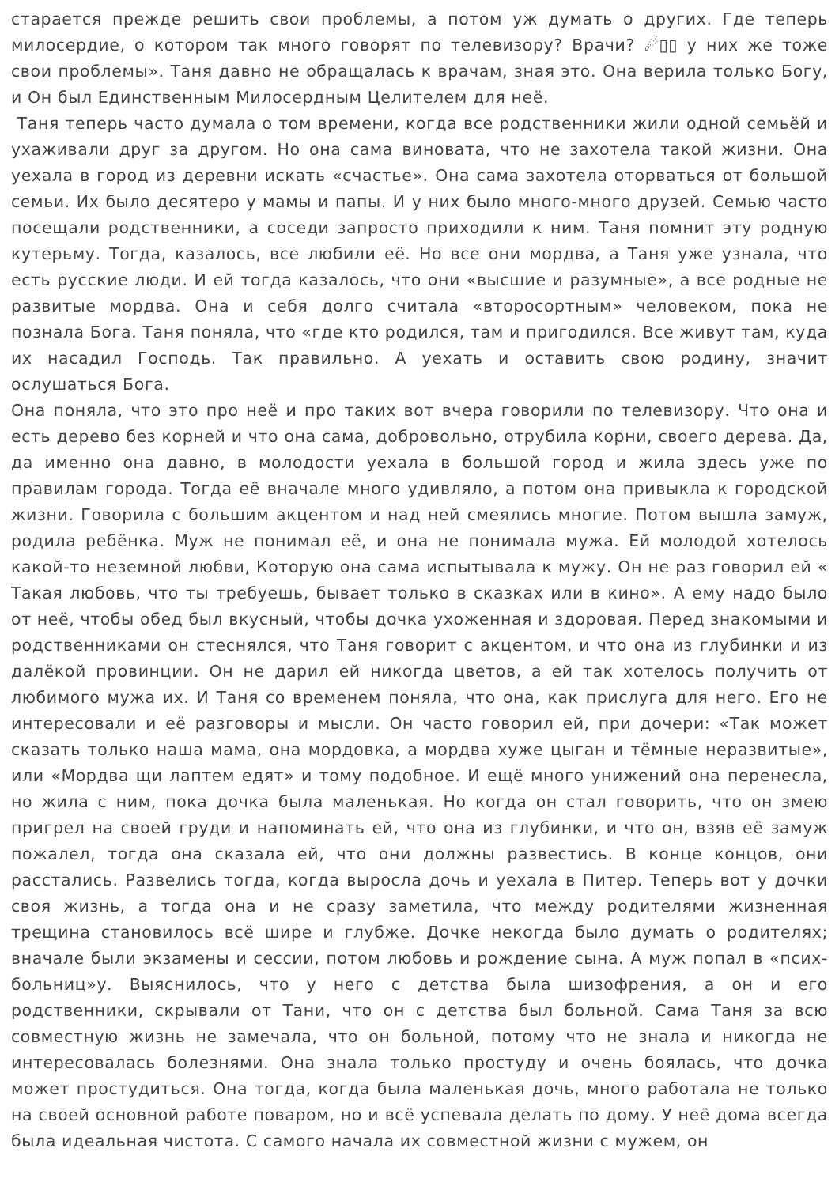старается прежде решить свои проблемы, а потом уж думать о других. Где теперь милосердие, о котором так много говорят по телевизору? Врачи? ☄▯▯ у них же тоже свои проблемы». Таня давно не обращалась к врачам, зная это. Она верила только Богу, и Он был Единственным Милосердным Целителем для неё.
Таня теперь часто думала о том времени, когда все родственники жили одной семьёй и ухаживали друг за другом. Но она сама виновата, что не захотела такой жизни. Она уехала в город из деревни искать «счастье». Она сама захотела оторваться от большой семьи. Их было десятеро у мамы и папы. И у них было много-много друзей. Семью часто посещали родственники, а соседи запросто приходили к ним. Таня помнит эту родную кутерьму. Тогда, казалось, все любили её. Но все они мордва, а Таня уже узнала, что есть русские люди. И ей тогда казалось, что они «высшие и разумные», а все родные не развитые мордва. Она и себя долго считала «второсортным» человеком, пока не познала Бога. Таня поняла, что «где кто родился, там и пригодился. Все живут там, куда их насадил Господь. Так правильно. А уехать и оставить свою родину, значит ослушаться Бога.
Она поняла, что это про неё и про таких вот вчера говорили по телевизору. Что она и есть дерево без корней и что она сама, добровольно, отрубила корни, своего дерева. Да, да именно она давно, в молодости уехала в большой город и жила здесь уже по правилам города. Тогда её вначале много удивляло, а потом она привыкла к городской жизни. Говорила с большим акцентом и над ней смеялись многие. Потом вышла замуж, родила ребёнка. Муж не понимал её, и она не понимала мужа. Ей молодой хотелось какой-то неземной любви, Которую она сама испытывала к мужу. Он не раз говорил ей « Такая любовь, что ты требуешь, бывает только в сказках или в кино». А ему надо было от неё, чтобы обед был вкусный, чтобы дочка ухоженная и здоровая. Перед знакомыми и родственниками он стеснялся, что Таня говорит с акцентом, и что она из глубинки и из далёкой провинции. Он не дарил ей никогда цветов, а ей так хотелось получить от любимого мужа их. И Таня со временем поняла, что она, как прислуга для него. Его не интересовали и её разговоры и мысли. Он часто говорил ей, при дочери: «Так может сказать только наша мама, она мордовка, а мордва хуже цыган и тёмные неразвитые», или «Мордва щи лаптем едят» и тому подобное. И ещё много унижений она перенесла, но жила с ним, пока дочка была маленькая. Но когда он стал говорить, что он змею пригрел на своей груди и напоминать ей, что она из глубинки, и что он, взяв её замуж пожалел, тогда она сказала ей, что они должны развестись. В конце концов, они расстались. Развелись тогда, когда выросла дочь и уехала в Питер. Теперь вот у дочки своя жизнь, а тогда она и не сразу заметила, что между родителями жизненная трещина становилось всё шире и глубже. Дочке некогда было думать о родителях; вначале были экзамены и сессии, потом любовь и рождение сына. А муж попал в «псих-больниц»у. Выяснилось, что у него с детства была шизофрения, а он и его родственники, скрывали от Тани, что он с детства был больной. Сама Таня за всю совместную жизнь не замечала, что он больной, потому что не знала и никогда не интересовалась болезнями. Она знала только простуду и очень боялась, что дочка может простудиться. Она тогда, когда была маленькая дочь, много работала не только на своей основной работе поваром, но и всё успевала делать по дому. У неё дома всегда была идеальная чистота. С самого начала их совместной жизни с мужем, он